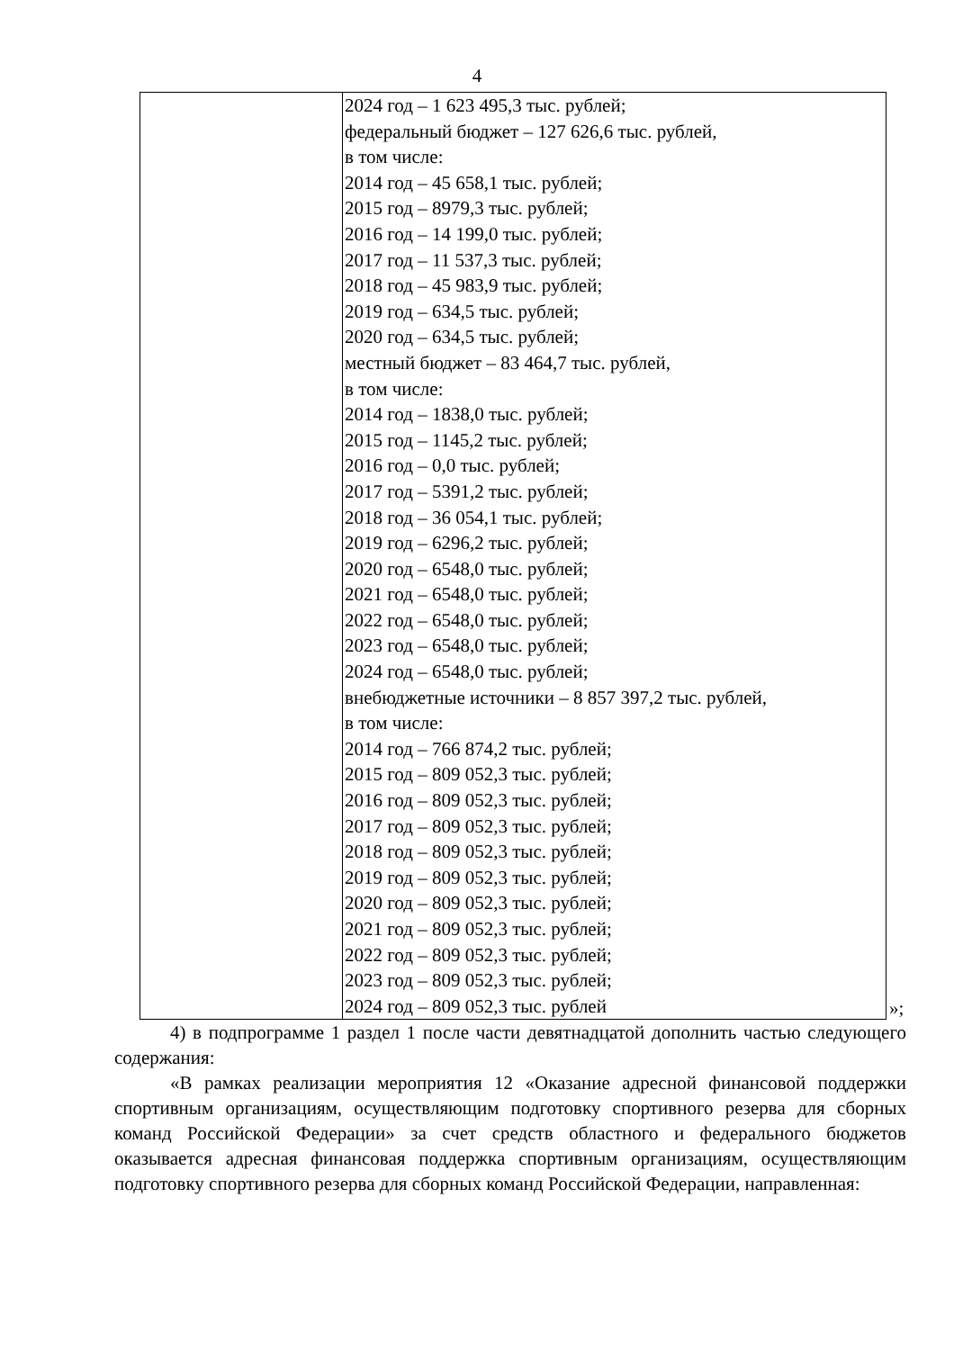4
| | 2024 год – 1 623 495,3 тыс. рублей; федеральный бюджет – 127 626,6 тыс. рублей, в том числе: 2014 год – 45 658,1 тыс. рублей; 2015 год – 8979,3 тыс. рублей; 2016 год – 14 199,0 тыс. рублей; 2017 год – 11 537,3 тыс. рублей; 2018 год – 45 983,9 тыс. рублей; 2019 год – 634,5 тыс. рублей; 2020 год – 634,5 тыс. рублей; местный бюджет – 83 464,7 тыс. рублей, в том числе: 2014 год – 1838,0 тыс. рублей; 2015 год – 1145,2 тыс. рублей; 2016 год – 0,0 тыс. рублей; 2017 год – 5391,2 тыс. рублей; 2018 год – 36 054,1 тыс. рублей; 2019 год – 6296,2 тыс. рублей; 2020 год – 6548,0 тыс. рублей; 2021 год – 6548,0 тыс. рублей; 2022 год – 6548,0 тыс. рублей; 2023 год – 6548,0 тыс. рублей; 2024 год – 6548,0 тыс. рублей; внебюджетные источники – 8 857 397,2 тыс. рублей, в том числе: 2014 год – 766 874,2 тыс. рублей; 2015 год – 809 052,3 тыс. рублей; 2016 год – 809 052,3 тыс. рублей; 2017 год – 809 052,3 тыс. рублей; 2018 год – 809 052,3 тыс. рублей; 2019 год – 809 052,3 тыс. рублей; 2020 год – 809 052,3 тыс. рублей; 2021 год – 809 052,3 тыс. рублей; 2022 год – 809 052,3 тыс. рублей; 2023 год – 809 052,3 тыс. рублей; 2024 год – 809 052,3 тыс. рублей |
»;
4) в подпрограмме 1 раздел 1 после части девятнадцатой дополнить частью следующего содержания:
«В рамках реализации мероприятия 12 «Оказание адресной финансовой поддержки спортивным организациям, осуществляющим подготовку спортивного резерва для сборных команд Российской Федерации» за счет средств областного и федерального бюджетов оказывается адресная финансовая поддержка спортивным организациям, осуществляющим подготовку спортивного резерва для сборных команд Российской Федерации, направленная: